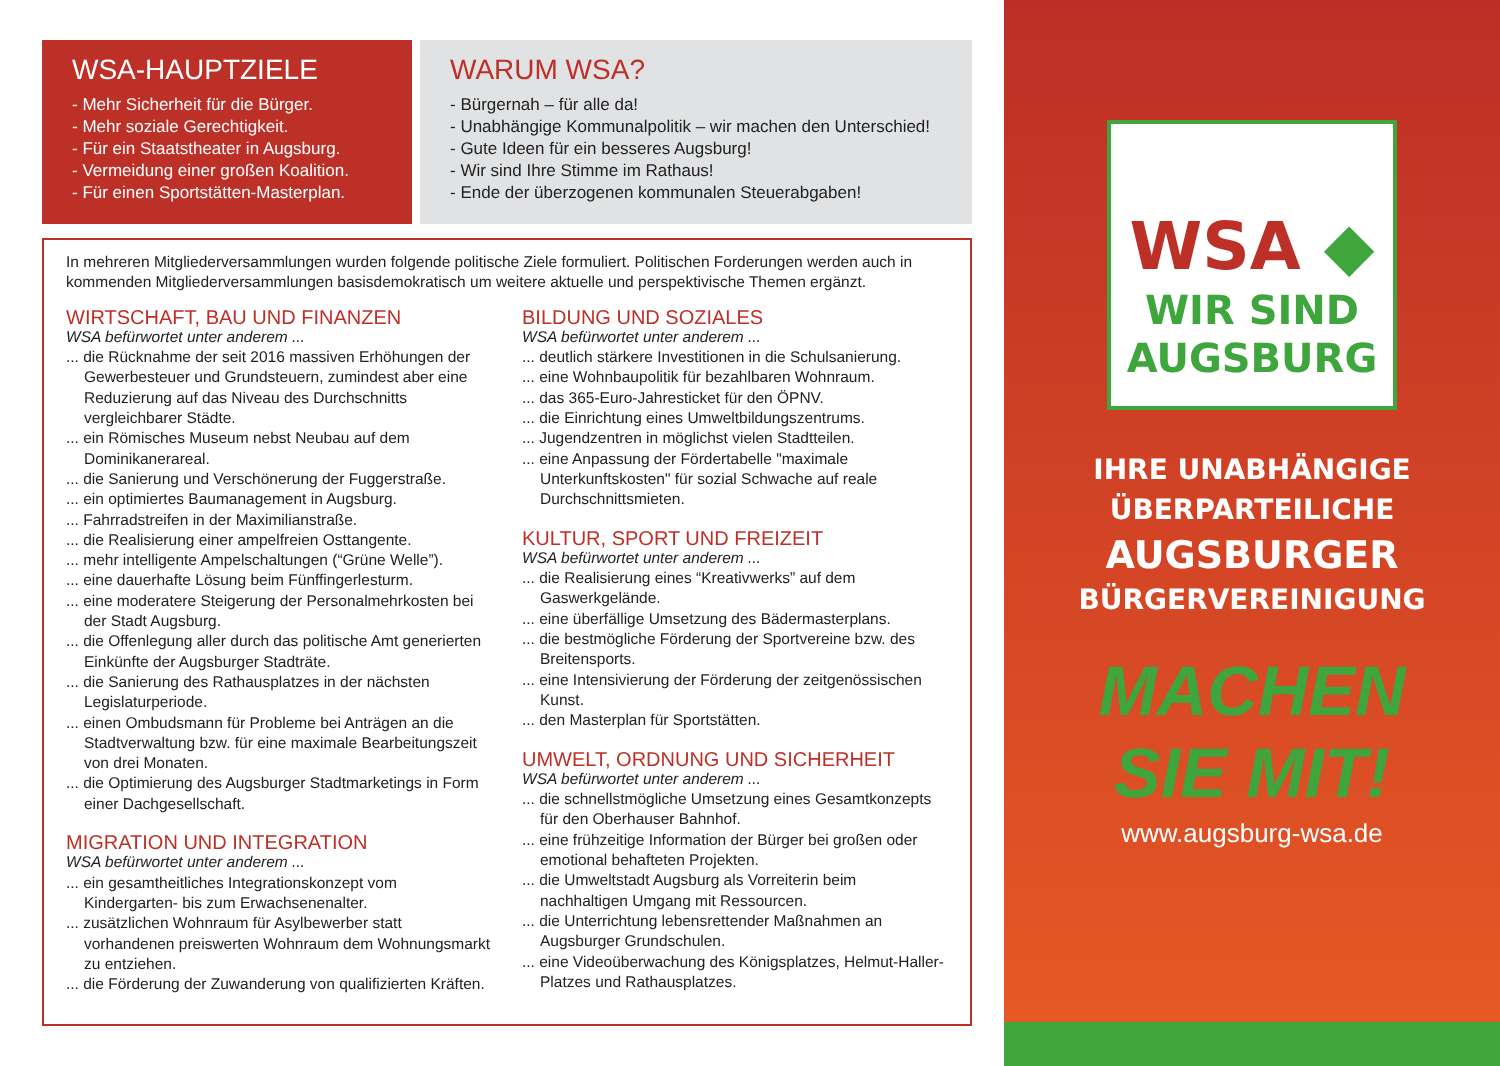WSA-HAUPTZIELE
- Mehr Sicherheit für die Bürger.
- Mehr soziale Gerechtigkeit.
- Für ein Staatstheater in Augsburg.
- Vermeidung einer großen Koalition.
- Für einen Sportstätten-Masterplan.
WARUM WSA?
- Bürgernah – für alle da!
- Unabhängige Kommunalpolitik – wir machen den Unterschied!
- Gute Ideen für ein besseres Augsburg!
- Wir sind Ihre Stimme im Rathaus!
- Ende der überzogenen kommunalen Steuerabgaben!
In mehreren Mitgliederversammlungen wurden folgende politische Ziele formuliert. Politischen Forderungen werden auch in kommenden Mitgliederversammlungen basisdemokratisch um weitere aktuelle und perspektivische Themen ergänzt.
WIRTSCHAFT, BAU UND FINANZEN
WSA befürwortet unter anderem ...
... die Rücknahme der seit 2016 massiven Erhöhungen der Gewerbesteuer und Grundsteuern, zumindest aber eine Reduzierung auf das Niveau des Durchschnitts vergleichbarer Städte.
... ein Römisches Museum nebst Neubau auf dem Dominikanerareal.
... die Sanierung und Verschönerung der Fuggerstraße.
... ein optimiertes Baumanagement in Augsburg.
... Fahrradstreifen in der Maximilianstraße.
... die Realisierung einer ampelfreien Osttangente.
... mehr intelligente Ampelschaltungen (“Grüne Welle”).
... eine dauerhafte Lösung beim Fünffingerlesturm.
... eine moderatere Steigerung der Personalmehrkosten bei der Stadt Augsburg.
... die Offenlegung aller durch das politische Amt generierten Einkünfte der Augsburger Stadträte.
... die Sanierung des Rathausplatzes in der nächsten Legislaturperiode.
... einen Ombudsmann für Probleme bei Anträgen an die Stadtverwaltung bzw. für eine maximale Bearbeitungszeit von drei Monaten.
... die Optimierung des Augsburger Stadtmarketings in Form einer Dachgesellschaft.
MIGRATION UND INTEGRATION
WSA befürwortet unter anderem ...
... ein gesamtheitliches Integrationskonzept vom Kindergarten- bis zum Erwachsenenalter.
... zusätzlichen Wohnraum für Asylbewerber statt vorhandenen preiswerten Wohnraum dem Wohnungsmarkt zu entziehen.
... die Förderung der Zuwanderung von qualifizierten Kräften.
BILDUNG UND SOZIALES
WSA befürwortet unter anderem ...
... deutlich stärkere Investitionen in die Schulsanierung.
... eine Wohnbaupolitik für bezahlbaren Wohnraum.
... das 365-Euro-Jahresticket für den ÖPNV.
... die Einrichtung eines Umweltbildungszentrums.
... Jugendzentren in möglichst vielen Stadtteilen.
... eine Anpassung der Fördertabelle "maximale Unterkunftskosten" für sozial Schwache auf reale Durchschnittsmieten.
KULTUR, SPORT UND FREIZEIT
WSA befürwortet unter anderem ...
... die Realisierung eines “Kreativwerks” auf dem Gaswerkgelände.
... eine überfällige Umsetzung des Bädermasterplans.
... die bestmögliche Förderung der Sportvereine bzw. des Breitensports.
... eine Intensivierung der Förderung der zeitgenössischen Kunst.
... den Masterplan für Sportstätten.
UMWELT, ORDNUNG UND SICHERHEIT
WSA befürwortet unter anderem ...
... die schnellstmögliche Umsetzung eines Gesamtkonzepts für den Oberhauser Bahnhof.
... eine frühzeitige Information der Bürger bei großen oder emotional behafteten Projekten.
... die Umweltstadt Augsburg als Vorreiterin beim nachhaltigen Umgang mit Ressourcen.
... die Unterrichtung lebensrettender Maßnahmen an Augsburger Grundschulen.
... eine Videoüberwachung des Königsplatzes, Helmut-Haller-Platzes und Rathausplatzes.
WSA ◆
WIR SIND
AUGSBURG
IHRE UNABHÄNGIGE
ÜBERPARTEILICHE
AUGSBURGER
BÜRGERVEREINIGUNG
MACHEN
SIE MIT!
www.augsburg-wsa.de